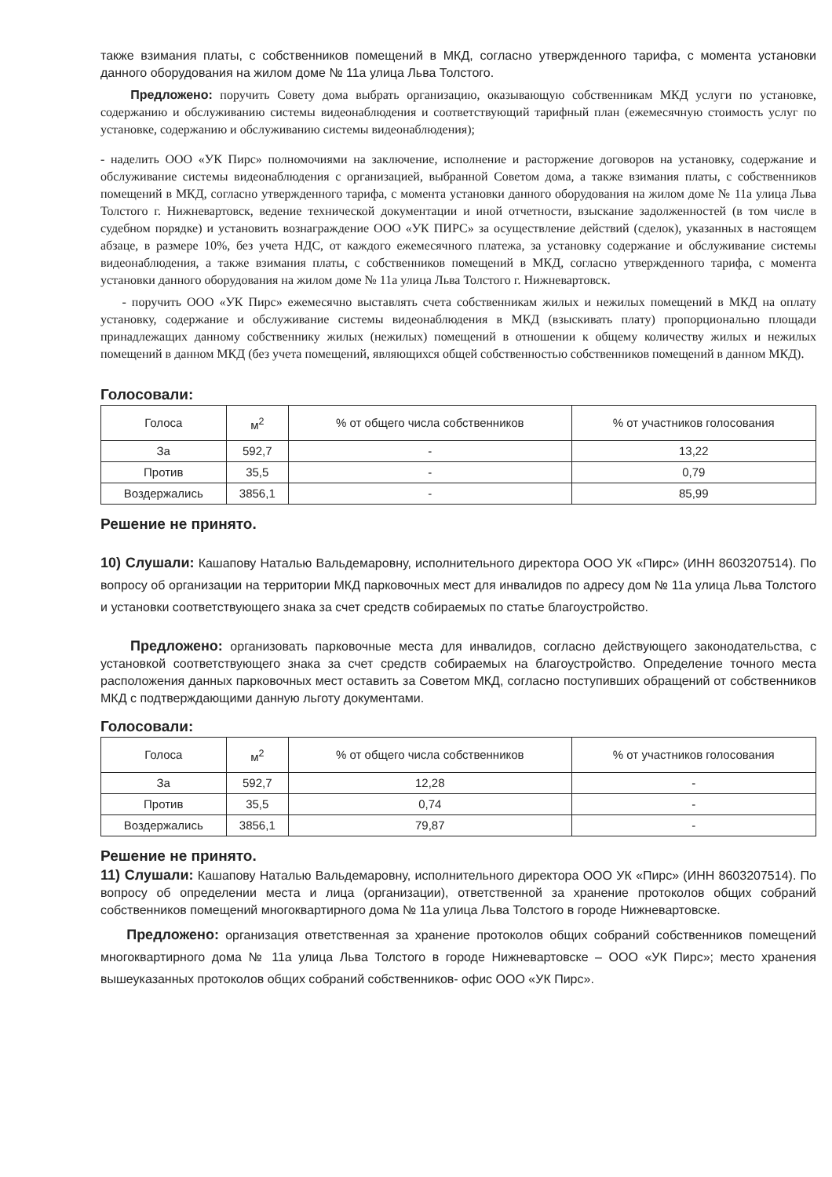также взимания платы, с собственников помещений в МКД, согласно утвержденного тарифа, с момента установки данного оборудования на жилом доме № 11а улица Льва Толстого.
Предложено: поручить Совету дома выбрать организацию, оказывающую собственникам МКД услуги по установке, содержанию и обслуживанию системы видеонаблюдения и соответствующий тарифный план (ежемесячную стоимость услуг по установке, содержанию и обслуживанию системы видеонаблюдения);
- наделить ООО «УК Пирс» полномочиями на заключение, исполнение и расторжение договоров на установку, содержание и обслуживание системы видеонаблюдения с организацией, выбранной Советом дома, а также взимания платы, с собственников помещений в МКД, согласно утвержденного тарифа, с момента установки данного оборудования на жилом доме № 11а улица Льва Толстого г. Нижневартовск, ведение технической документации и иной отчетности, взыскание задолженностей (в том числе в судебном порядке) и установить вознаграждение ООО «УК ПИРС» за осуществление действий (сделок), указанных в настоящем абзаце, в размере 10%, без учета НДС, от каждого ежемесячного платежа, за установку содержание и обслуживание системы видеонаблюдения, а также взимания платы, с собственников помещений в МКД, согласно утвержденного тарифа, с момента установки данного оборудования на жилом доме № 11а улица Льва Толстого г. Нижневартовск.
- поручить ООО «УК Пирс» ежемесячно выставлять счета собственникам жилых и нежилых помещений в МКД на оплату установку, содержание и обслуживание системы видеонаблюдения в МКД (взыскивать плату) пропорционально площади принадлежащих данному собственнику жилых (нежилых) помещений в отношении к общему количеству жилых и нежилых помещений в данном МКД (без учета помещений, являющихся общей собственностью собственников помещений в данном МКД).
Голосовали:
| Голоса | м<sup>2</sup> | % от общего числа собственников | % от участников голосования |
| --- | --- | --- | --- |
| За | 592,7 | - | 13,22 |
| Против | 35,5 | - | 0,79 |
| Воздержались | 3856,1 | - | 85,99 |
Решение не принято.
10) Слушали: Кашапову Наталью Вальдемаровну, исполнительного директора ООО УК «Пирс» (ИНН 8603207514). По вопросу об организации на территории МКД парковочных мест для инвалидов по адресу дом № 11а улица Льва Толстого и установки соответствующего знака за счет средств собираемых по статье благоустройство.
Предложено: организовать парковочные места для инвалидов, согласно действующего законодательства, с установкой соответствующего знака за счет средств собираемых на благоустройство. Определение точного места расположения данных парковочных мест оставить за Советом МКД, согласно поступивших обращений от собственников МКД с подтверждающими данную льготу документами.
Голосовали:
| Голоса | м<sup>2</sup> | % от общего числа собственников | % от участников голосования |
| --- | --- | --- | --- |
| За | 592,7 | 12,28 | - |
| Против | 35,5 | 0,74 | - |
| Воздержались | 3856,1 | 79,87 | - |
Решение не принято.
11) Слушали: Кашапову Наталью Вальдемаровну, исполнительного директора ООО УК «Пирс» (ИНН 8603207514). По вопросу об определении места и лица (организации), ответственной за хранение протоколов общих собраний собственников помещений многоквартирного дома № 11а улица Льва Толстого в городе Нижневартовске.
Предложено: организация ответственная за хранение протоколов общих собраний собственников помещений многоквартирного дома № 11а улица Льва Толстого в городе Нижневартовске – ООО «УК Пирс»; место хранения вышеуказанных протоколов общих собраний собственников- офис ООО «УК Пирс».